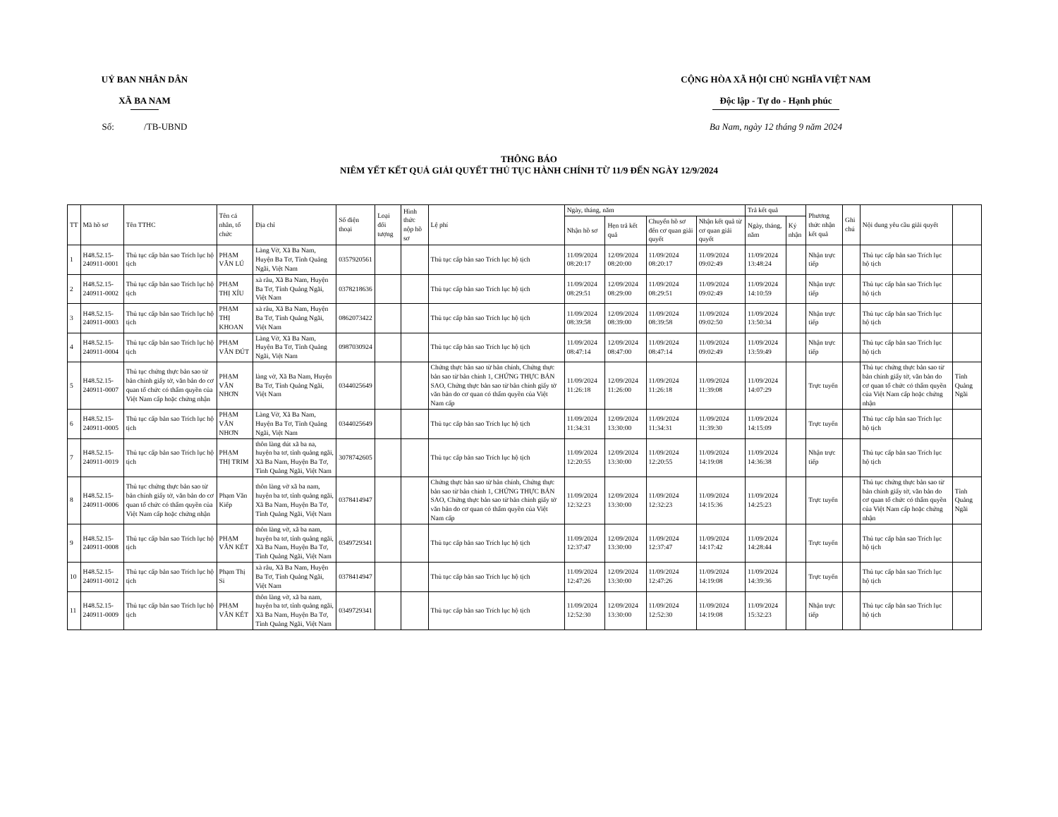UỶ BAN NHÂN DÂN
XÃ BA NAM
Số: /TB-UBND
CỘNG HÒA XÃ HỘI CHỦ NGHĨA VIỆT NAM
Độc lập - Tự do - Hạnh phúc
Ba Nam, ngày 12 tháng 9 năm 2024
THÔNG BÁO
NIÊM YẾT KẾT QUẢ GIẢI QUYẾT THỦ TỤC HÀNH CHÍNH TỪ 11/9 ĐẾN NGÀY 12/9/2024
| TT | Mã hồ sơ | Tên TTHC | Tên cá nhân, tổ chức | Địa chỉ | Số điện thoại | Loại đối tượng | Hình thức nộp hồ sơ | Lệ phí | Ngày, tháng, năm | | | | Trả kết quả | | Phương thức nhận kết quả | Ghi chú | Nội dung yêu cầu giải quyết | |
| --- | --- | --- | --- | --- | --- | --- | --- | --- | --- | --- | --- | --- | --- | --- | --- | --- | --- | --- |
| | | | | | | | | | Nhận hồ sơ | Hẹn trả kết quả | Chuyển hồ sơ đến cơ quan giải quyết | Nhận kết quả từ cơ quan giải quyết | Ngày, tháng, năm | Ký nhận | | | | |
| 1 | H48.52.15-240911-0001 | Thủ tục cấp bản sao Trích lục hộ tịch | PHẠM VĂN LÚ | Làng Vờ, Xã Ba Nam, Huyện Ba Tơ, Tỉnh Quảng Ngãi, Việt Nam | 0357920561 | | | Thủ tục cấp bản sao Trích lục hộ tịch | 11/09/2024 08:20:17 | 12/09/2024 08:20:00 | 11/09/2024 08:20:17 | 11/09/2024 09:02:49 | 11/09/2024 13:48:24 | | Nhận trực tiếp | | Thủ tục cấp bản sao Trích lục hộ tịch | |
| 2 | H48.52.15-240911-0002 | Thủ tục cấp bản sao Trích lục hộ tịch | PHẠM THỊ XÍU | xà râu, Xã Ba Nam, Huyện Ba Tơ, Tỉnh Quảng Ngãi, Việt Nam | 0378218636 | | | Thủ tục cấp bản sao Trích lục hộ tịch | 11/09/2024 08:29:51 | 12/09/2024 08:29:00 | 11/09/2024 08:29:51 | 11/09/2024 09:02:49 | 11/09/2024 14:10:59 | | Nhận trực tiếp | | Thủ tục cấp bản sao Trích lục hộ tịch | |
| 3 | H48.52.15-240911-0003 | Thủ tục cấp bản sao Trích lục hộ tịch | PHẠM THỊ KHOAN | xà râu, Xã Ba Nam, Huyện Ba Tơ, Tỉnh Quảng Ngãi, Việt Nam | 0862073422 | | | Thủ tục cấp bản sao Trích lục hộ tịch | 11/09/2024 08:39:58 | 12/09/2024 08:39:00 | 11/09/2024 08:39:58 | 11/09/2024 09:02:50 | 11/09/2024 13:50:34 | | Nhận trực tiếp | | Thủ tục cấp bản sao Trích lục hộ tịch | |
| 4 | H48.52.15-240911-0004 | Thủ tục cấp bản sao Trích lục hộ tịch | PHẠM VĂN ĐÚT | Làng Vờ, Xã Ba Nam, Huyện Ba Tơ, Tỉnh Quảng Ngãi, Việt Nam | 0987030924 | | | Thủ tục cấp bản sao Trích lục hộ tịch | 11/09/2024 08:47:14 | 12/09/2024 08:47:00 | 11/09/2024 08:47:14 | 11/09/2024 09:02:49 | 11/09/2024 13:59:49 | | Nhận trực tiếp | | Thủ tục cấp bản sao Trích lục hộ tịch | |
| 5 | H48.52.15-240911-0007 | Thủ tục chứng thực bản sao từ bản chính giấy tờ, văn bản do cơ quan tổ chức có thẩm quyền của Việt Nam cấp hoặc chứng nhận | PHẠM VĂN NHƠN | làng vờ, Xã Ba Nam, Huyện Ba Tơ, Tỉnh Quảng Ngãi, Việt Nam | 0344025649 | | | Chứng thực bản sao từ bản chính, Chứng thực bản sao từ bản chính 1, CHỨNG THỰC BẢN SAO, Chứng thực bản sao từ bản chính giấy tờ văn bản do cơ quan có thẩm quyền của Việt Nam cấp | 11/09/2024 11:26:18 | 12/09/2024 11:26:00 | 11/09/2024 11:26:18 | 11/09/2024 11:39:08 | 11/09/2024 14:07:29 | | Trực tuyến | | Thủ tục chứng thực bản sao từ bản chính giấy tờ, văn bản do cơ quan tổ chức có thẩm quyền của Việt Nam cấp hoặc chứng nhận | Tỉnh Quảng Ngãi |
| 6 | H48.52.15-240911-0005 | Thủ tục cấp bản sao Trích lục hộ tịch | PHẠM VĂN NHƠN | Làng Vờ, Xã Ba Nam, Huyện Ba Tơ, Tỉnh Quảng Ngãi, Việt Nam | 0344025649 | | | Thủ tục cấp bản sao Trích lục hộ tịch | 11/09/2024 11:34:31 | 12/09/2024 13:30:00 | 11/09/2024 11:34:31 | 11/09/2024 11:39:30 | 11/09/2024 14:15:09 | | Trực tuyến | | Thủ tục cấp bản sao Trích lục hộ tịch | |
| 7 | H48.52.15-240911-0019 | Thủ tục cấp bản sao Trích lục hộ tịch | PHẠM THỊ TRIM | thôn làng dút xã ba na, huyện ba tơ, tỉnh quảng ngãi, Xã Ba Nam, Huyện Ba Tơ, Tỉnh Quảng Ngãi, Việt Nam | 3078742605 | | | Thủ tục cấp bản sao Trích lục hộ tịch | 11/09/2024 12:20:55 | 12/09/2024 13:30:00 | 11/09/2024 12:20:55 | 11/09/2024 14:19:08 | 11/09/2024 14:36:38 | | Nhận trực tiếp | | Thủ tục cấp bản sao Trích lục hộ tịch | |
| 8 | H48.52.15-240911-0006 | Thủ tục chứng thực bản sao từ bản chính giấy tờ, văn bản do cơ quan tổ chức có thẩm quyền của Việt Nam cấp hoặc chứng nhận | Phạm Văn Kiếp | thôn làng vờ xã ba nam, huyện ba tơ, tỉnh quảng ngãi, Xã Ba Nam, Huyện Ba Tơ, Tỉnh Quảng Ngãi, Việt Nam | 0378414947 | | | Chứng thực bản sao từ bản chính, Chứng thực bản sao từ bản chính 1, CHỨNG THỰC BẢN SAO, Chứng thực bản sao từ bản chính giấy tờ văn bản do cơ quan có thẩm quyền của Việt Nam cấp | 11/09/2024 12:32:23 | 12/09/2024 13:30:00 | 11/09/2024 12:32:23 | 11/09/2024 14:15:36 | 11/09/2024 14:25:23 | | Trực tuyến | | Thủ tục chứng thực bản sao từ bản chính giấy tờ, văn bản do cơ quan tổ chức có thẩm quyền của Việt Nam cấp hoặc chứng nhận | Tỉnh Quảng Ngãi |
| 9 | H48.52.15-240911-0008 | Thủ tục cấp bản sao Trích lục hộ tịch | PHẠM VĂN KÉT | thôn làng vờ, xã ba nam, huyện ba tơ, tỉnh quảng ngãi, Xã Ba Nam, Huyện Ba Tơ, Tỉnh Quảng Ngãi, Việt Nam | 0349729341 | | | Thủ tục cấp bản sao Trích lục hộ tịch | 11/09/2024 12:37:47 | 12/09/2024 13:30:00 | 11/09/2024 12:37:47 | 11/09/2024 14:17:42 | 11/09/2024 14:28:44 | | Trực tuyến | | Thủ tục cấp bản sao Trích lục hộ tịch | |
| 10 | H48.52.15-240911-0012 | Thủ tục cấp bản sao Trích lục hộ tịch | Phạm Thị Si | xà râu, Xã Ba Nam, Huyện Ba Tơ, Tỉnh Quảng Ngãi, Việt Nam | 0378414947 | | | Thủ tục cấp bản sao Trích lục hộ tịch | 11/09/2024 12:47:26 | 12/09/2024 13:30:00 | 11/09/2024 12:47:26 | 11/09/2024 14:19:08 | 11/09/2024 14:39:36 | | Trực tuyến | | Thủ tục cấp bản sao Trích lục hộ tịch | |
| 11 | H48.52.15-240911-0009 | Thủ tục cấp bản sao Trích lục hộ tịch | PHẠM VĂN KÉT | thôn làng vờ, xã ba nam, huyện ba tơ, tỉnh quảng ngãi, Xã Ba Nam, Huyện Ba Tơ, Tỉnh Quảng Ngãi, Việt Nam | 0349729341 | | | Thủ tục cấp bản sao Trích lục hộ tịch | 11/09/2024 12:52:30 | 12/09/2024 13:30:00 | 11/09/2024 12:52:30 | 11/09/2024 14:19:08 | 11/09/2024 15:32:23 | | Nhận trực tiếp | | Thủ tục cấp bản sao Trích lục hộ tịch | |